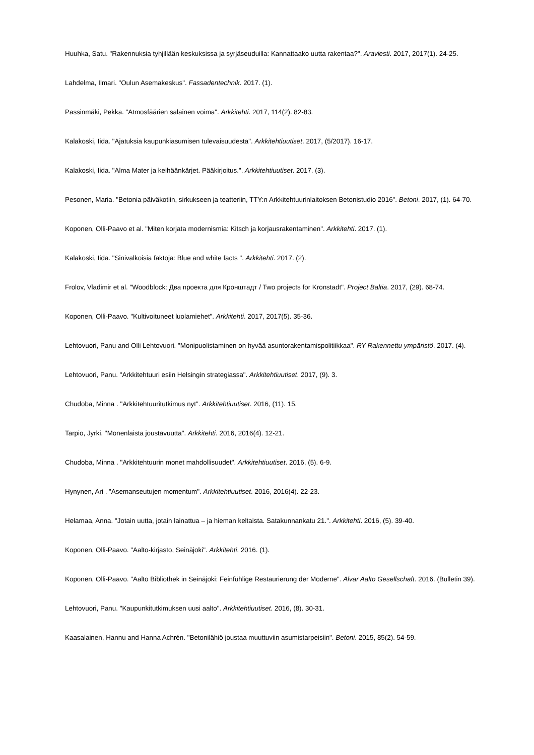Huuhka, Satu. "Rakennuksia tyhjillään keskuksissa ja syrjäseuduilla: Kannattaako uutta rakentaa?". Araviesti. 2017, 2017(1). 24-25.
Lahdelma, Ilmari. "Oulun Asemakeskus". Fassadentechnik. 2017. (1).
Passinmäki, Pekka. "Atmosfäärien salainen voima". Arkkitehti. 2017, 114(2). 82-83.
Kalakoski, Iida. "Ajatuksia kaupunkiasumisen tulevaisuudesta". Arkkitehtiuutiset. 2017, (5/2017). 16-17.
Kalakoski, Iida. "Alma Mater ja keihäänkärjet. Pääkirjoitus.". Arkkitehtiuutiset. 2017. (3).
Pesonen, Maria. "Betonia päiväkotiin, sirkukseen ja teatteriin, TTY:n Arkkitehtuurinlaitoksen Betonistudio 2016". Betoni. 2017, (1). 64-70.
Koponen, Olli-Paavo et al. "Miten korjata modernismia: Kitsch ja korjausrakentaminen". Arkkitehti. 2017. (1).
Kalakoski, Iida. "Sinivalkoisia faktoja: Blue and white facts ". Arkkitehti. 2017. (2).
Frolov, Vladimir et al. "Woodblock: Два проекта для Кронштадт / Two projects for Kronstadt". Project Baltia. 2017, (29). 68-74.
Koponen, Olli-Paavo. "Kultivoituneet luolamiehet". Arkkitehti. 2017, 2017(5). 35-36.
Lehtovuori, Panu and Olli Lehtovuori. "Monipuolistaminen on hyvää asuntorakentamispolitiikkaa". RY Rakennettu ympäristö. 2017. (4).
Lehtovuori, Panu. "Arkkitehtuuri esiin Helsingin strategiassa". Arkkitehtiuutiset. 2017, (9). 3.
Chudoba, Minna . "Arkkitehtuuritutkimus nyt". Arkkitehtiuutiset. 2016, (11). 15.
Tarpio, Jyrki. "Monenlaista joustavuutta". Arkkitehti. 2016, 2016(4). 12-21.
Chudoba, Minna . "Arkkitehtuurin monet mahdollisuudet". Arkkitehtiuutiset. 2016, (5). 6-9.
Hynynen, Ari . "Asemanseutujen momentum". Arkkitehtiuutiset. 2016, 2016(4). 22-23.
Helamaa, Anna. "Jotain uutta, jotain lainattua – ja hieman keltaista. Satakunnankatu 21.". Arkkitehti. 2016, (5). 39-40.
Koponen, Olli-Paavo. "Aalto-kirjasto, Seinäjoki". Arkkitehti. 2016. (1).
Koponen, Olli-Paavo. "Aalto Bibliothek in Seinäjoki: Feinfühlige Restaurierung der Moderne". Alvar Aalto Gesellschaft. 2016. (Bulletin 39).
Lehtovuori, Panu. "Kaupunkitutkimuksen uusi aalto". Arkkitehtiuutiset. 2016, (8). 30-31.
Kaasalainen, Hannu and Hanna Achrén. "Betonilähiö joustaa muuttuviin asumistarpeisiin". Betoni. 2015, 85(2). 54-59.